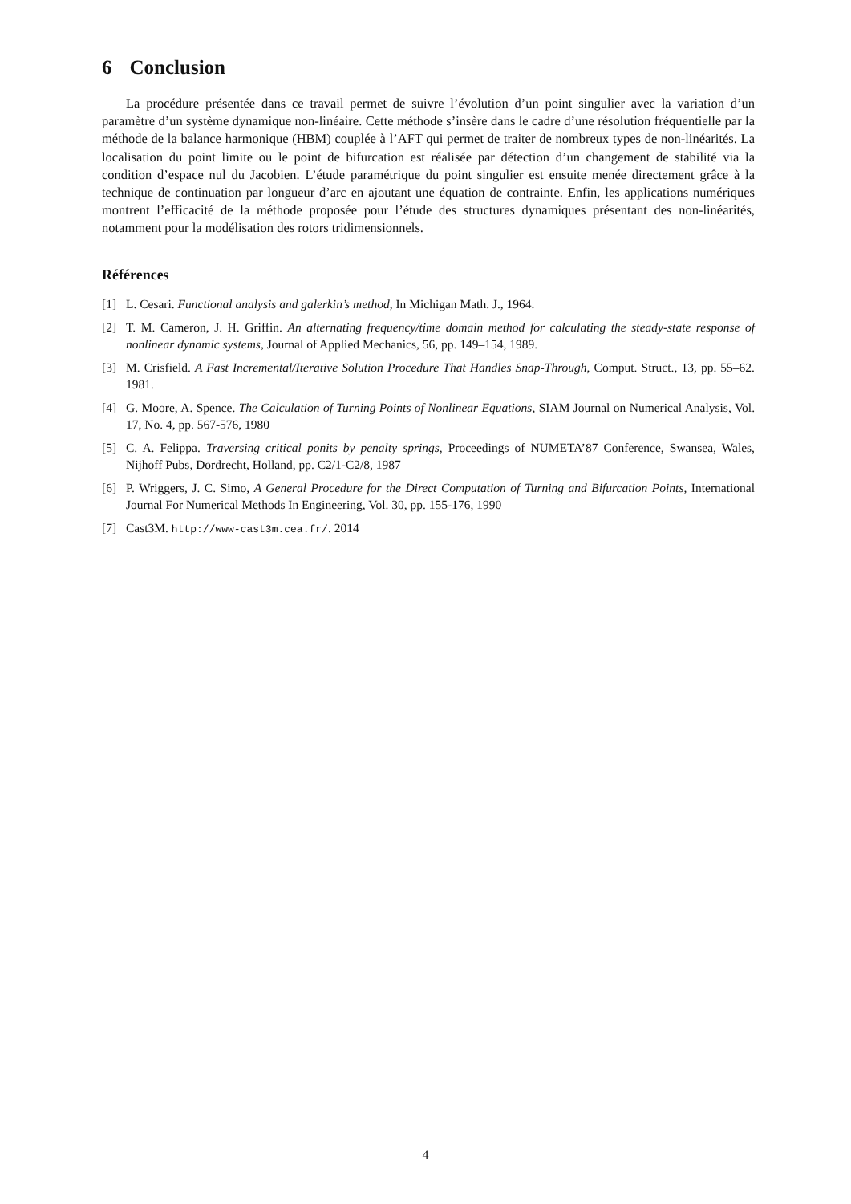6 Conclusion
La procédure présentée dans ce travail permet de suivre l’évolution d’un point singulier avec la variation d’un paramètre d’un système dynamique non-linéaire. Cette méthode s’insère dans le cadre d’une résolution fréquentielle par la méthode de la balance harmonique (HBM) couplée à l’AFT qui permet de traiter de nombreux types de non-linéarités. La localisation du point limite ou le point de bifurcation est réalisée par détection d’un changement de stabilité via la condition d’espace nul du Jacobien. L’étude paramétrique du point singulier est ensuite menée directement grâce à la technique de continuation par longueur d’arc en ajoutant une équation de contrainte. Enfin, les applications numériques montrent l’efficacité de la méthode proposée pour l’étude des structures dynamiques présentant des non-linéarités, notamment pour la modélisation des rotors tridimensionnels.
Références
[1] L. Cesari. Functional analysis and galerkin’s method, In Michigan Math. J., 1964.
[2] T. M. Cameron, J. H. Griffin. An alternating frequency/time domain method for calculating the steady-state response of nonlinear dynamic systems, Journal of Applied Mechanics, 56, pp. 149–154, 1989.
[3] M. Crisfield. A Fast Incremental/Iterative Solution Procedure That Handles Snap-Through, Comput. Struct., 13, pp. 55–62. 1981.
[4] G. Moore, A. Spence. The Calculation of Turning Points of Nonlinear Equations, SIAM Journal on Numerical Analysis, Vol. 17, No. 4, pp. 567-576, 1980
[5] C. A. Felippa. Traversing critical ponits by penalty springs, Proceedings of NUMETA’87 Conference, Swansea, Wales, Nijhoff Pubs, Dordrecht, Holland, pp. C2/1-C2/8, 1987
[6] P. Wriggers, J. C. Simo, A General Procedure for the Direct Computation of Turning and Bifurcation Points, International Journal For Numerical Methods In Engineering, Vol. 30, pp. 155-176, 1990
[7] Cast3M. http://www-cast3m.cea.fr/. 2014
4